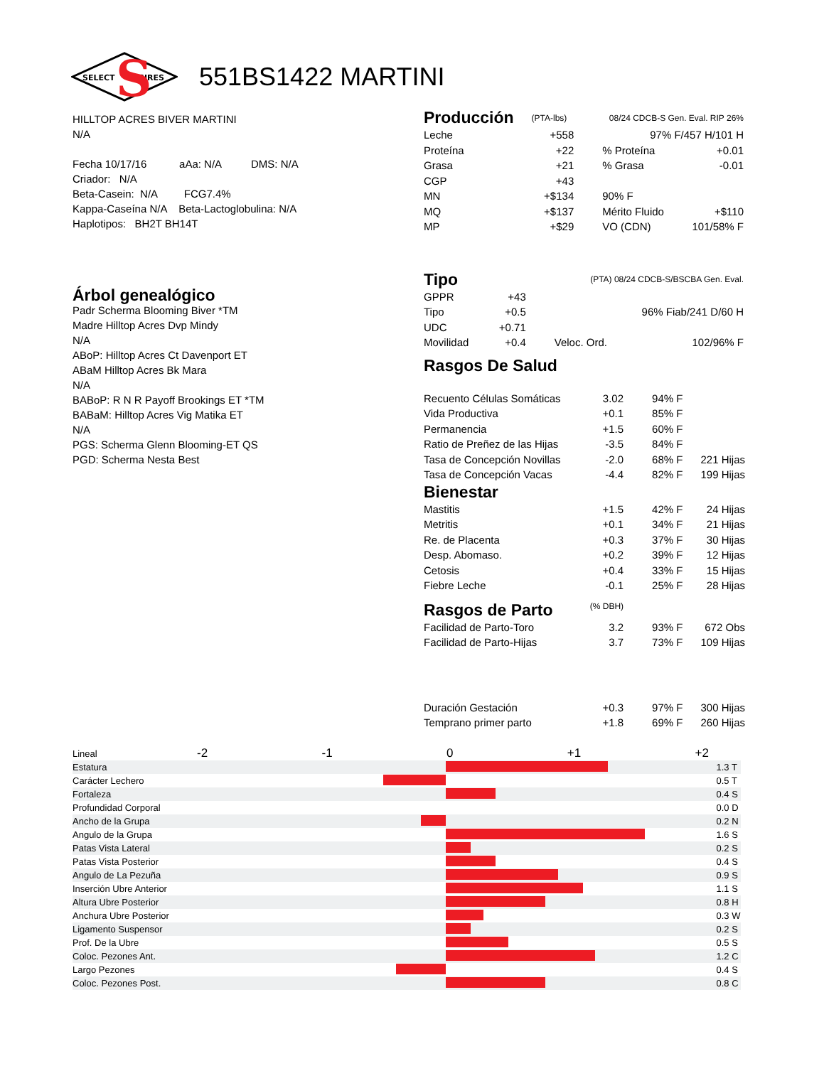SELECT
SIRES
S
551BS1422 MARTINI
HILLTOP ACRES BIVER MARTINI
N/A
Fecha 10/17/16 aAa: N/A DMS: N/A
Criador: N/A
Beta-Casein: N/A FCG7.4%
Kappa-Caseína N/A Beta-Lactoglobulina: N/A
Haplotipos: BH2T BH14T
Árbol genealógico
Padr Scherma Blooming Biver *TM
Madre Hilltop Acres Dvp Mindy
N/A
ABoP: Hilltop Acres Ct Davenport ET
ABaM Hilltop Acres Bk Mara
N/A
BABoP: R N R Payoff Brookings ET *TM
BABaM: Hilltop Acres Vig Matika ET
N/A
PGS: Scherma Glenn Blooming-ET QS
PGD: Scherma Nesta Best
| Producción | (PTA-lbs) | 08/24 CDCB-S Gen. Eval. RIP 26% | |
| Leche | +558 | 97% F/457 H/101 H | |
| Proteína | +22 | % Proteína | +0.01 |
| Grasa | +21 | % Grasa | -0.01 |
| CGP | +43 | | |
| MN | +$134 | 90% F | |
| MQ | +$137 | Mérito Fluido | +$110 |
| MP | +$29 | VO (CDN) | 101/58% F |
| Tipo | | (PTA) 08/24 CDCB-S/BSCBA Gen. Eval. | |
| GPPR | +43 | | |
| Tipo | +0.5 | 96% Fiab/241 D/60 H | |
| UDC | +0.71 | | |
| Movilidad | +0.4 | Veloc. Ord. | 102/96% F |
Rasgos De Salud
| Recuento Células Somáticas | 3.02 | 94% F | |
| Vida Productiva | +0.1 | 85% F | |
| Permanencia | +1.5 | 60% F | |
| Ratio de Preñez de las Hijas | -3.5 | 84% F | |
| Tasa de Concepción Novillas | -2.0 | 68% F | 221 Hijas |
| Tasa de Concepción Vacas | -4.4 | 82% F | 199 Hijas |
| Bienestar | | | |
| Mastitis | +1.5 | 42% F | 24 Hijas |
| Metritis | +0.1 | 34% F | 21 Hijas |
| Re. de Placenta | +0.3 | 37% F | 30 Hijas |
| Desp. Abomaso. | +0.2 | 39% F | 12 Hijas |
| Cetosis | +0.4 | 33% F | 15 Hijas |
| Fiebre Leche | -0.1 | 25% F | 28 Hijas |
| Rasgos de Parto | (% DBH) | | |
| Facilidad de Parto-Toro | 3.2 | 93% F | 672 Obs |
| Facilidad de Parto-Hijas | 3.7 | 73% F | 109 Hijas |
| Duración Gestación | +0.3 | 97% F | 300 Hijas |
| Temprano primer parto | +1.8 | 69% F | 260 Hijas |
| Lineal | -2 -1 0 +1 +2 | |
| Estatura | | 1.3 T |
| Carácter Lechero | | 0.5 T |
| Fortaleza | | 0.4 S |
| Profundidad Corporal | | 0.0 D |
| Ancho de la Grupa | | 0.2 N |
| Angulo de la Grupa | | 1.6 S |
| Patas Vista Lateral | | 0.2 S |
| Patas Vista Posterior | | 0.4 S |
| Angulo de La Pezuña | | 0.9 S |
| Inserción Ubre Anterior | | 1.1 S |
| Altura Ubre Posterior | | 0.8 H |
| Anchura Ubre Posterior | | 0.3 W |
| Ligamento Suspensor | | 0.2 S |
| Prof. De la Ubre | | 0.5 S |
| Coloc. Pezones Ant. | | 1.2 C |
| Largo Pezones | | 0.4 S |
| Coloc. Pezones Post. | | 0.8 C |